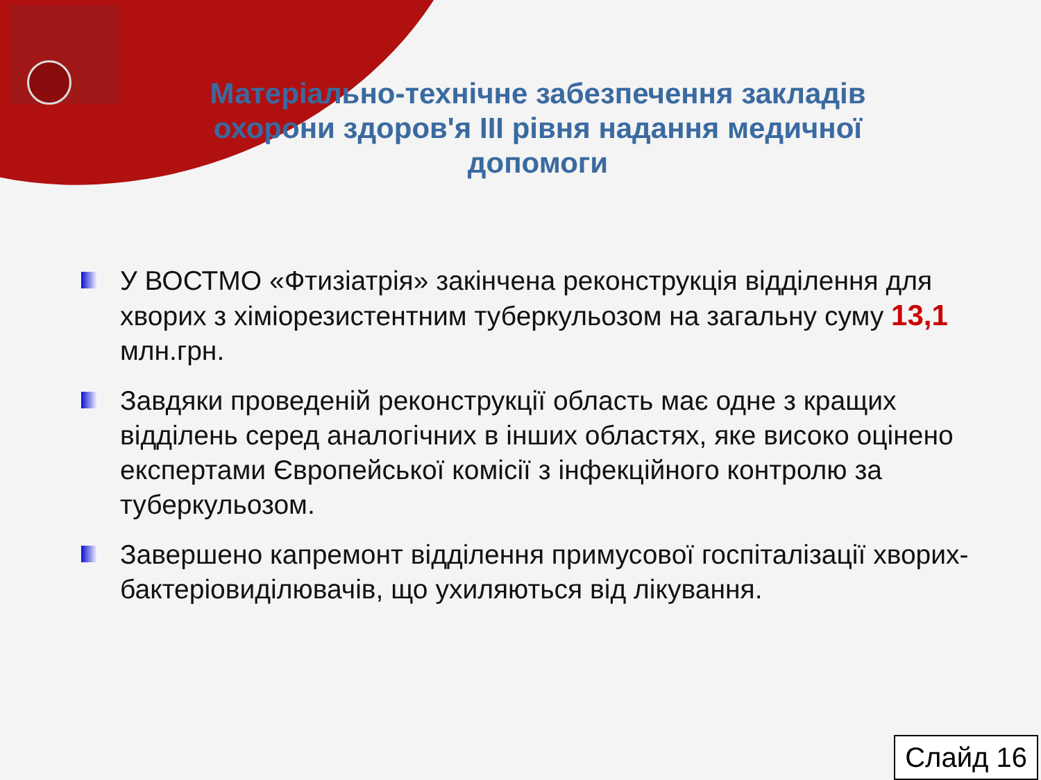Матеріально-технічне забезпечення закладів охорони здоров'я III рівня надання медичної допомоги
У ВОСТМО «Фтизіатрія» закінчена реконструкція відділення для хворих з хіміорезистентним туберкульозом на загальну суму 13,1 млн.грн.
Завдяки проведеній реконструкції область має одне з кращих відділень серед аналогічних в інших областях, яке високо оцінено експертами Європейської комісії з інфекційного контролю за туберкульозом.
Завершено капремонт відділення примусової госпіталізації хворих-бактеріовиділювачів, що ухиляються від лікування.
Слайд 16